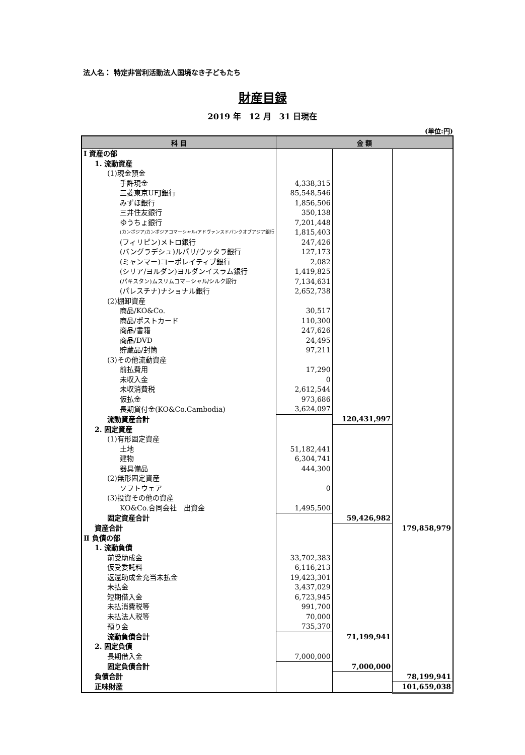法人名： 特定非営利活動法人国境なき子どもたち
財産目録
2019 年　12 月　31 日現在
(単位:円)
| 科 目 | 金 額 | | |
| --- | --- | --- | --- |
| Ⅰ 資産の部 | | | |
| 1. 流動資産 | | | |
| (1)現金預金 | | | |
| 手許現金 | 4,338,315 | | |
| 三菱東京UFJ銀行 | 85,548,546 | | |
| みずほ銀行 | 1,856,506 | | |
| 三井住友銀行 | 350,138 | | |
| ゆうちょ銀行 | 7,201,448 | | |
| (カンボジア)カンボジアコマーシャル/アドヴァンスドバンクオブアジア銀行 | 1,815,403 | | |
| (フィリピン)メトロ銀行 | 247,426 | | |
| (バングラデシュ)ルパリ/ウッタラ銀行 | 127,173 | | |
| (ミャンマー)コーポレイティブ銀行 | 2,082 | | |
| (シリア/ヨルダン)ヨルダンイスラム銀行 | 1,419,825 | | |
| (パキスタン)ムスリムコマーシャル/シルク銀行 | 7,134,631 | | |
| (パレスチナ)ナショナル銀行 | 2,652,738 | | |
| (2)棚卸資産 | | | |
| 商品/KO&Co. | 30,517 | | |
| 商品/ポストカード | 110,300 | | |
| 商品/書籍 | 247,626 | | |
| 商品/DVD | 24,495 | | |
| 貯蔵品/封筒 | 97,211 | | |
| (3)その他流動資産 | | | |
| 前払費用 | 17,290 | | |
| 未収入金 | 0 | | |
| 未収消費税 | 2,612,544 | | |
| 仮払金 | 973,686 | | |
| 長期貸付金(KO&Co.Cambodia) | 3,624,097 | | |
| 流動資産合計 | | 120,431,997 | |
| 2. 固定資産 | | | |
| (1)有形固定資産 | | | |
| 土地 | 51,182,441 | | |
| 建物 | 6,304,741 | | |
| 器具備品 | 444,300 | | |
| (2)無形固定資産 | | | |
| ソフトウェア | 0 | | |
| (3)投資その他の資産 | | | |
| KO&Co.合同会社 出資金 | 1,495,500 | | |
| 固定資産合計 | | 59,426,982 | |
| 資産合計 | | | 179,858,979 |
| Ⅱ 負債の部 | | | |
| 1. 流動負債 | | | |
| 前受助成金 | 33,702,383 | | |
| 仮受委託料 | 6,116,213 | | |
| 返還助成金充当未払金 | 19,423,301 | | |
| 未払金 | 3,437,029 | | |
| 短期借入金 | 6,723,945 | | |
| 未払消費税等 | 991,700 | | |
| 未払法人税等 | 70,000 | | |
| 預り金 | 735,370 | | |
| 流動負債合計 | | 71,199,941 | |
| 2. 固定負債 | | | |
| 長期借入金 | 7,000,000 | | |
| 固定負債合計 | | 7,000,000 | |
| 負債合計 | | | 78,199,941 |
| 正味財産 | | | 101,659,038 |